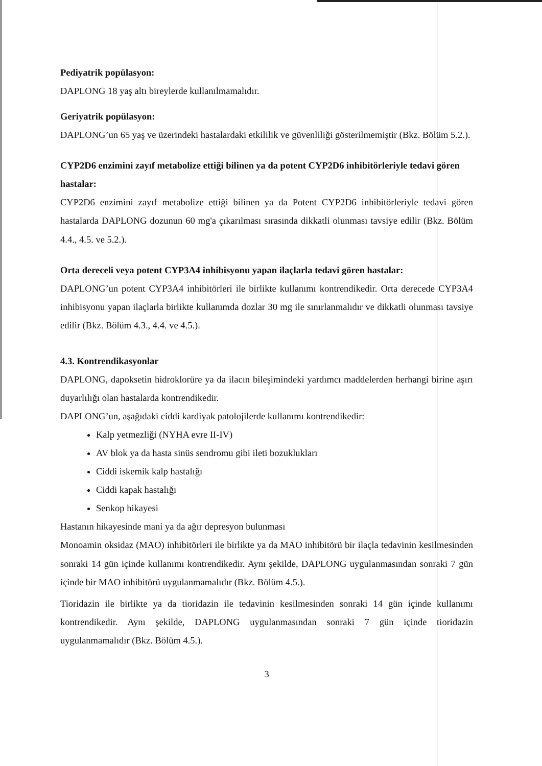Pediyatrik popülasyon:
DAPLONG 18 yaş altı bireylerde kullanılmamalıdır.
Geriyatrik popülasyon:
DAPLONG’un 65 yaş ve üzerindeki hastalardaki etkililik ve güvenliliği gösterilmemiştir (Bkz. Bölüm 5.2.).
CYP2D6 enzimini zayıf metabolize ettiği bilinen ya da potent CYP2D6 inhibitörleriyle tedavi gören hastalar:
CYP2D6 enzimini zayıf metabolize ettiği bilinen ya da Potent CYP2D6 inhibitörleriyle tedavi gören hastalarda DAPLONG dozunun 60 mg'a çıkarılması sırasında dikkatli olunması tavsiye edilir (Bkz. Bölüm 4.4., 4.5. ve 5.2.).
Orta dereceli veya potent CYP3A4 inhibisyonu yapan ilaçlarla tedavi gören hastalar:
DAPLONG’un potent CYP3A4 inhibitörleri ile birlikte kullanımı kontrendikedir. Orta derecede CYP3A4 inhibisyonu yapan ilaçlarla birlikte kullanımda dozlar 30 mg ile sınırlanmalıdır ve dikkatli olunması tavsiye edilir (Bkz. Bölüm 4.3., 4.4. ve 4.5.).
4.3. Kontrendikasyonlar
DAPLONG, dapoksetin hidroklorüre ya da ilacın bileşimindeki yardımcı maddelerden herhangi birine aşırı duyarlılığı olan hastalarda kontrendikedir.
DAPLONG’un, aşağıdaki ciddi kardiyak patolojilerde kullanımı kontrendikedir:
Kalp yetmezliği (NYHA evre II-IV)
AV blok ya da hasta sinüs sendromu gibi ileti bozuklukları
Ciddi iskemik kalp hastalığı
Ciddi kapak hastalığı
Senkop hikayesi
Hastanın hikayesinde mani ya da ağır depresyon bulunması
Monoamin oksidaz (MAO) inhibitörleri ile birlikte ya da MAO inhibitörü bir ilaçla tedavinin kesilmesinden sonraki 14 gün içinde kullanımı kontrendikedir. Aynı şekilde, DAPLONG uygulanmasından sonraki 7 gün içinde bir MAO inhibitörü uygulanmamalıdır (Bkz. Bölüm 4.5.).
Tioridazin ile birlikte ya da tioridazin ile tedavinin kesilmesinden sonraki 14 gün içinde kullanımı kontrendikedir. Aynı şekilde, DAPLONG uygulanmasından sonraki 7 gün içinde tioridazin uygulanmamalıdır (Bkz. Bölüm 4.5.).
3